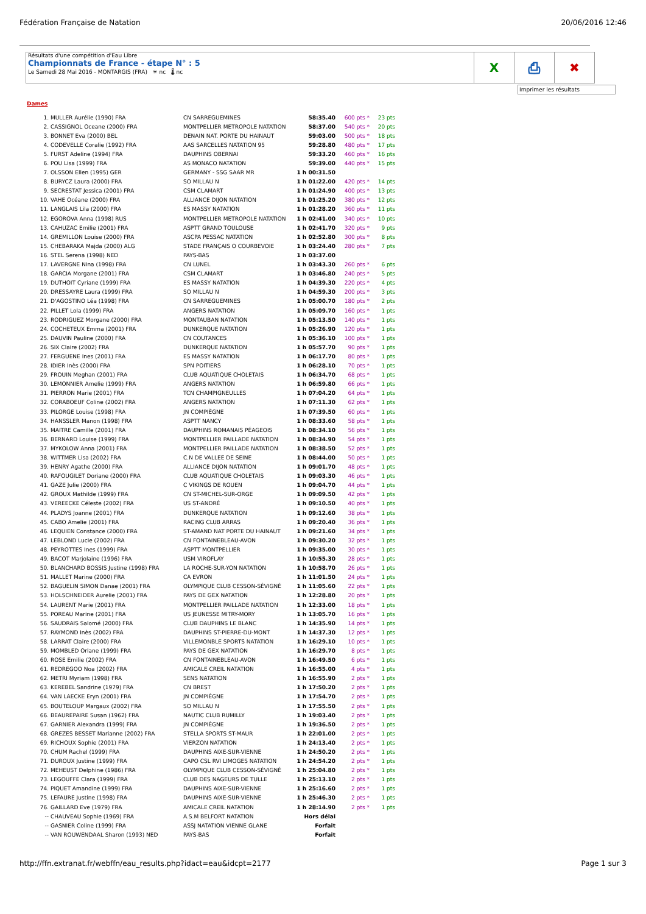Fédération Française de Natation 20/06/2016 12:46
Résultats d'une compétition d'Eau Libre
Championnats de France - étape N° : 5
Le Samedi 28 Mai 2016 - MONTARGIS (FRA) ☀ nc 🌡 nc
X ⎙ ✖
Imprimer les résultats
Dames
| 1. | MULLER Aurélie (1990) FRA | CN SARREGUEMINES | 58:35.40 | 600 pts * | 23 pts |
| 2. | CASSIGNOL Oceane (2000) FRA | MONTPELLIER METROPOLE NATATION | 58:37.00 | 540 pts * | 20 pts |
| 3. | BONNET Eva (2000) BEL | DENAIN NAT. PORTE DU HAINAUT | 59:03.00 | 500 pts * | 18 pts |
| 4. | CODEVELLE Coralie (1992) FRA | AAS SARCELLES NATATION 95 | 59:28.80 | 480 pts * | 17 pts |
| 5. | FURST Adeline (1994) FRA | DAUPHINS OBERNAI | 59:33.20 | 460 pts * | 16 pts |
| 6. | POU Lisa (1999) FRA | AS MONACO NATATION | 59:39.00 | 440 pts * | 15 pts |
| 7. | OLSSON Ellen (1995) GER | GERMANY - SSG SAAR MR | 1 h 00:31.50 | | |
| 8. | BURYCZ Laura (2000) FRA | SO MILLAU N | 1 h 01:22.00 | 420 pts * | 14 pts |
| 9. | SECRESTAT Jessica (2001) FRA | CSM CLAMART | 1 h 01:24.90 | 400 pts * | 13 pts |
| 10. | VAHE Océane (2000) FRA | ALLIANCE DIJON NATATION | 1 h 01:25.20 | 380 pts * | 12 pts |
| 11. | LANGLAIS Lila (2000) FRA | ES MASSY NATATION | 1 h 01:28.20 | 360 pts * | 11 pts |
| 12. | EGOROVA Anna (1998) RUS | MONTPELLIER METROPOLE NATATION | 1 h 02:41.00 | 340 pts * | 10 pts |
| 13. | CAHUZAC Emilie (2001) FRA | ASPTT GRAND TOULOUSE | 1 h 02:41.70 | 320 pts * | 9 pts |
| 14. | GREMILLON Louise (2000) FRA | ASCPA PESSAC NATATION | 1 h 02:52.80 | 300 pts * | 8 pts |
| 15. | CHEBARAKA Majda (2000) ALG | STADE FRANÇAIS O COURBEVOIE | 1 h 03:24.40 | 280 pts * | 7 pts |
| 16. | STEL Serena (1998) NED | PAYS-BAS | 1 h 03:37.00 | | |
| 17. | LAVERGNE Nina (1998) FRA | CN LUNEL | 1 h 03:43.30 | 260 pts * | 6 pts |
| 18. | GARCIA Morgane (2001) FRA | CSM CLAMART | 1 h 03:46.80 | 240 pts * | 5 pts |
| 19. | DUTHOIT Cyriane (1999) FRA | ES MASSY NATATION | 1 h 04:39.30 | 220 pts * | 4 pts |
| 20. | DRESSAYRE Laura (1999) FRA | SO MILLAU N | 1 h 04:59.30 | 200 pts * | 3 pts |
| 21. | D'AGOSTINO Léa (1998) FRA | CN SARREGUEMINES | 1 h 05:00.70 | 180 pts * | 2 pts |
| 22. | PILLET Lola (1999) FRA | ANGERS NATATION | 1 h 05:09.70 | 160 pts * | 1 pts |
| 23. | RODRIGUEZ Morgane (2000) FRA | MONTAUBAN NATATION | 1 h 05:13.50 | 140 pts * | 1 pts |
| 24. | COCHETEUX Emma (2001) FRA | DUNKERQUE NATATION | 1 h 05:26.90 | 120 pts * | 1 pts |
| 25. | DAUVIN Pauline (2000) FRA | CN COUTANCES | 1 h 05:36.10 | 100 pts * | 1 pts |
| 26. | SIX Claire (2002) FRA | DUNKERQUE NATATION | 1 h 05:57.70 | 90 pts * | 1 pts |
| 27. | FERGUENE Ines (2001) FRA | ES MASSY NATATION | 1 h 06:17.70 | 80 pts * | 1 pts |
| 28. | IDIER Inès (2000) FRA | SPN POITIERS | 1 h 06:28.10 | 70 pts * | 1 pts |
| 29. | FROUIN Meghan (2001) FRA | CLUB AQUATIQUE CHOLETAIS | 1 h 06:34.70 | 68 pts * | 1 pts |
| 30. | LEMONNIER Amelie (1999) FRA | ANGERS NATATION | 1 h 06:59.80 | 66 pts * | 1 pts |
| 31. | PIERRON Marie (2001) FRA | TCN CHAMPIGNEULLES | 1 h 07:04.20 | 64 pts * | 1 pts |
| 32. | CORABOEUF Coline (2002) FRA | ANGERS NATATION | 1 h 07:11.30 | 62 pts * | 1 pts |
| 33. | PILORGE Louise (1998) FRA | JN COMPIÈGNE | 1 h 07:39.50 | 60 pts * | 1 pts |
| 34. | HANSSLER Manon (1998) FRA | ASPTT NANCY | 1 h 08:33.60 | 58 pts * | 1 pts |
| 35. | MAITRE Camille (2001) FRA | DAUPHINS ROMANAIS PÉAGEOIS | 1 h 08:34.10 | 56 pts * | 1 pts |
| 36. | BERNARD Louise (1999) FRA | MONTPELLIER PAILLADE NATATION | 1 h 08:34.90 | 54 pts * | 1 pts |
| 37. | MYKOLOW Anna (2001) FRA | MONTPELLIER PAILLADE NATATION | 1 h 08:38.50 | 52 pts * | 1 pts |
| 38. | WITTMER Lisa (2002) FRA | C.N DE VALLEE DE SEINE | 1 h 08:44.00 | 50 pts * | 1 pts |
| 39. | HENRY Agathe (2000) FRA | ALLIANCE DIJON NATATION | 1 h 09:01.70 | 48 pts * | 1 pts |
| 40. | RAFOUGILET Doriane (2000) FRA | CLUB AQUATIQUE CHOLETAIS | 1 h 09:03.30 | 46 pts * | 1 pts |
| 41. | GAZE Julie (2000) FRA | C VIKINGS DE ROUEN | 1 h 09:04.70 | 44 pts * | 1 pts |
| 42. | GROUX Mathilde (1999) FRA | CN ST-MICHEL-SUR-ORGE | 1 h 09:09.50 | 42 pts * | 1 pts |
| 43. | VEREECKE Céleste (2002) FRA | US ST-ANDRÉ | 1 h 09:10.50 | 40 pts * | 1 pts |
| 44. | PLADYS Joanne (2001) FRA | DUNKERQUE NATATION | 1 h 09:12.60 | 38 pts * | 1 pts |
| 45. | CABO Amelie (2001) FRA | RACING CLUB ARRAS | 1 h 09:20.40 | 36 pts * | 1 pts |
| 46. | LEQUIEN Constance (2000) FRA | ST-AMAND NAT PORTE DU HAINAUT | 1 h 09:21.60 | 34 pts * | 1 pts |
| 47. | LEBLOND Lucie (2002) FRA | CN FONTAINEBLEAU-AVON | 1 h 09:30.20 | 32 pts * | 1 pts |
| 48. | PEYROTTES Ines (1999) FRA | ASPTT MONTPELLIER | 1 h 09:35.00 | 30 pts * | 1 pts |
| 49. | BACOT Marjolaine (1996) FRA | USM VIROFLAY | 1 h 10:55.30 | 28 pts * | 1 pts |
| 50. | BLANCHARD BOSSIS Justine (1998) FRA | LA ROCHE-SUR-YON NATATION | 1 h 10:58.70 | 26 pts * | 1 pts |
| 51. | MALLET Marine (2000) FRA | CA EVRON | 1 h 11:01.50 | 24 pts * | 1 pts |
| 52. | BAGUELIN SIMON Danae (2001) FRA | OLYMPIQUE CLUB CESSON-SÉVIGNÉ | 1 h 11:05.60 | 22 pts * | 1 pts |
| 53. | HOLSCHNEIDER Aurelie (2001) FRA | PAYS DE GEX NATATION | 1 h 12:28.80 | 20 pts * | 1 pts |
| 54. | LAURENT Marie (2001) FRA | MONTPELLIER PAILLADE NATATION | 1 h 12:33.00 | 18 pts * | 1 pts |
| 55. | POREAU Marine (2001) FRA | US JEUNESSE MITRY-MORY | 1 h 13:05.70 | 16 pts * | 1 pts |
| 56. | SAUDRAIS Salomé (2000) FRA | CLUB DAUPHINS LE BLANC | 1 h 14:35.90 | 14 pts * | 1 pts |
| 57. | RAYMOND Inès (2002) FRA | DAUPHINS ST-PIERRE-DU-MONT | 1 h 14:37.30 | 12 pts * | 1 pts |
| 58. | LARRAT Claire (2000) FRA | VILLEMONBLE SPORTS NATATION | 1 h 16:29.10 | 10 pts * | 1 pts |
| 59. | MOMBLED Orlane (1999) FRA | PAYS DE GEX NATATION | 1 h 16:29.70 | 8 pts * | 1 pts |
| 60. | ROSE Emilie (2002) FRA | CN FONTAINEBLEAU-AVON | 1 h 16:49.50 | 6 pts * | 1 pts |
| 61. | REDREGOO Noa (2002) FRA | AMICALE CREIL NATATION | 1 h 16:55.00 | 4 pts * | 1 pts |
| 62. | METRI Myriam (1998) FRA | SENS NATATION | 1 h 16:55.90 | 2 pts * | 1 pts |
| 63. | KEREBEL Sandrine (1979) FRA | CN BREST | 1 h 17:50.20 | 2 pts * | 1 pts |
| 64. | VAN LAECKE Eryn (2001) FRA | JN COMPIÈGNE | 1 h 17:54.70 | 2 pts * | 1 pts |
| 65. | BOUTELOUP Margaux (2002) FRA | SO MILLAU N | 1 h 17:55.50 | 2 pts * | 1 pts |
| 66. | BEAUREPAIRE Susan (1962) FRA | NAUTIC CLUB RUMILLY | 1 h 19:03.40 | 2 pts * | 1 pts |
| 67. | GARNIER Alexandra (1999) FRA | JN COMPIÈGNE | 1 h 19:36.50 | 2 pts * | 1 pts |
| 68. | GREZES BESSET Marianne (2002) FRA | STELLA SPORTS ST-MAUR | 1 h 22:01.00 | 2 pts * | 1 pts |
| 69. | RICHOUX Sophie (2001) FRA | VIERZON NATATION | 1 h 24:13.40 | 2 pts * | 1 pts |
| 70. | CHUM Rachel (1999) FRA | DAUPHINS AIXE-SUR-VIENNE | 1 h 24:50.20 | 2 pts * | 1 pts |
| 71. | DUROUX Justine (1999) FRA | CAPO CSL RVI LIMOGES NATATION | 1 h 24:54.20 | 2 pts * | 1 pts |
| 72. | MEHEUST Delphine (1986) FRA | OLYMPIQUE CLUB CESSON-SÉVIGNÉ | 1 h 25:04.80 | 2 pts * | 1 pts |
| 73. | LEGOUFFE Clara (1999) FRA | CLUB DES NAGEURS DE TULLE | 1 h 25:13.10 | 2 pts * | 1 pts |
| 74. | PIQUET Amandine (1999) FRA | DAUPHINS AIXE-SUR-VIENNE | 1 h 25:16.60 | 2 pts * | 1 pts |
| 75. | LEFAURE Justine (1998) FRA | DAUPHINS AIXE-SUR-VIENNE | 1 h 25:46.30 | 2 pts * | 1 pts |
| 76. | GAILLARD Eve (1979) FRA | AMICALE CREIL NATATION | 1 h 28:14.90 | 2 pts * | 1 pts |
| -- | CHAUVEAU Sophie (1969) FRA | A.S.M BELFORT NATATION | Hors délai | | |
| -- | GASNIER Coline (1999) FRA | ASSJ NATATION VIENNE GLANE | Forfait | | |
| -- | VAN ROUWENDAAL Sharon (1993) NED | PAYS-BAS | Forfait | | |
http://ffn.extranat.fr/webffn/eau_results.php?idact=eau&idcpt=2177 Page 1 sur 3